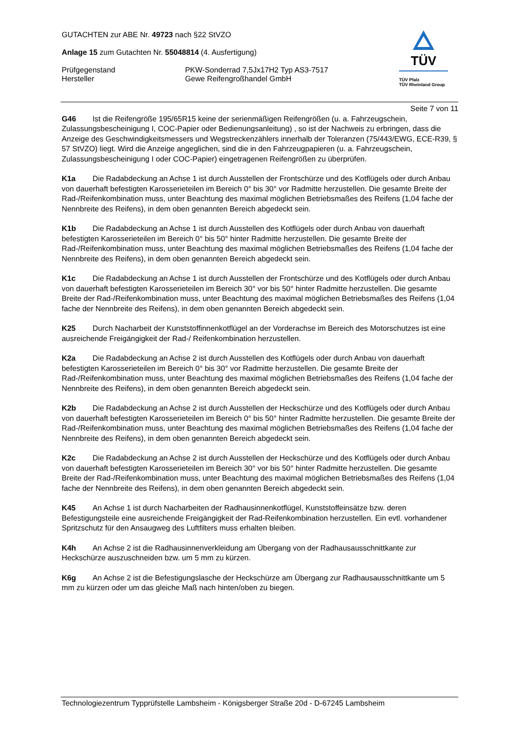GUTACHTEN zur ABE Nr. 49723 nach §22 StVZO
Anlage 15 zum Gutachten Nr. 55048814 (4. Ausfertigung)
Prüfgegenstand
Hersteller
PKW-Sonderrad 7,5Jx17H2 Typ AS3-7517
Gewe Reifengroßhandel GmbH
TÜV
TÜV Pfalz
TÜV Rheinland Group
Seite 7 von 11
G46 Ist die Reifengröße 195/65R15 keine der serienmäßigen Reifengrößen (u. a. Fahrzeugschein, Zulassungsbescheinigung I, COC-Papier oder Bedienungsanleitung) , so ist der Nachweis zu erbringen, dass die Anzeige des Geschwindigkeitsmessers und Wegstreckenzählers innerhalb der Toleranzen (75/443/EWG, ECE-R39, § 57 StVZO) liegt. Wird die Anzeige angeglichen, sind die in den Fahrzeugpapieren (u. a. Fahrzeugschein, Zulassungsbescheinigung I oder COC-Papier) eingetragenen Reifengrößen zu überprüfen.
K1a Die Radabdeckung an Achse 1 ist durch Ausstellen der Frontschürze und des Kotflügels oder durch Anbau von dauerhaft befestigten Karosserieteilen im Bereich 0° bis 30° vor Radmitte herzustellen. Die gesamte Breite der Rad-/Reifenkombination muss, unter Beachtung des maximal möglichen Betriebsmaßes des Reifens (1,04 fache der Nennbreite des Reifens), in dem oben genannten Bereich abgedeckt sein.
K1b Die Radabdeckung an Achse 1 ist durch Ausstellen des Kotflügels oder durch Anbau von dauerhaft befestigten Karosserieteilen im Bereich 0° bis 50° hinter Radmitte herzustellen. Die gesamte Breite der Rad-/Reifenkombination muss, unter Beachtung des maximal möglichen Betriebsmaßes des Reifens (1,04 fache der Nennbreite des Reifens), in dem oben genannten Bereich abgedeckt sein.
K1c Die Radabdeckung an Achse 1 ist durch Ausstellen der Frontschürze und des Kotflügels oder durch Anbau von dauerhaft befestigten Karosserieteilen im Bereich 30° vor bis 50° hinter Radmitte herzustellen. Die gesamte Breite der Rad-/Reifenkombination muss, unter Beachtung des maximal möglichen Betriebsmaßes des Reifens (1,04 fache der Nennbreite des Reifens), in dem oben genannten Bereich abgedeckt sein.
K25 Durch Nacharbeit der Kunststoffinnenkotflügel an der Vorderachse im Bereich des Motorschutzes ist eine ausreichende Freigängigkeit der Rad-/ Reifenkombination herzustellen.
K2a Die Radabdeckung an Achse 2 ist durch Ausstellen des Kotflügels oder durch Anbau von dauerhaft befestigten Karosserieteilen im Bereich 0° bis 30° vor Radmitte herzustellen. Die gesamte Breite der Rad-/Reifenkombination muss, unter Beachtung des maximal möglichen Betriebsmaßes des Reifens (1,04 fache der Nennbreite des Reifens), in dem oben genannten Bereich abgedeckt sein.
K2b Die Radabdeckung an Achse 2 ist durch Ausstellen der Heckschürze und des Kotflügels oder durch Anbau von dauerhaft befestigten Karosserieteilen im Bereich 0° bis 50° hinter Radmitte herzustellen. Die gesamte Breite der Rad-/Reifenkombination muss, unter Beachtung des maximal möglichen Betriebsmaßes des Reifens (1,04 fache der Nennbreite des Reifens), in dem oben genannten Bereich abgedeckt sein.
K2c Die Radabdeckung an Achse 2 ist durch Ausstellen der Heckschürze und des Kotflügels oder durch Anbau von dauerhaft befestigten Karosserieteilen im Bereich 30° vor bis 50° hinter Radmitte herzustellen. Die gesamte Breite der Rad-/Reifenkombination muss, unter Beachtung des maximal möglichen Betriebsmaßes des Reifens (1,04 fache der Nennbreite des Reifens), in dem oben genannten Bereich abgedeckt sein.
K45 An Achse 1 ist durch Nacharbeiten der Radhausinnenkotflügel, Kunststoffeinsätze bzw. deren Befestigungsteile eine ausreichende Freigängigkeit der Rad-Reifenkombination herzustellen. Ein evtl. vorhandener Spritzschutz für den Ansaugweg des Luftfilters muss erhalten bleiben.
K4h An Achse 2 ist die Radhausinnenverkleidung am Übergang von der Radhausausschnittkante zur Heckschürze auszuschneiden bzw. um 5 mm zu kürzen.
K6g An Achse 2 ist die Befestigungslasche der Heckschürze am Übergang zur Radhausausschnittkante um 5 mm zu kürzen oder um das gleiche Maß nach hinten/oben zu biegen.
Technologiezentrum Typprüfstelle Lambsheim - Königsberger Straße 20d - D-67245 Lambsheim